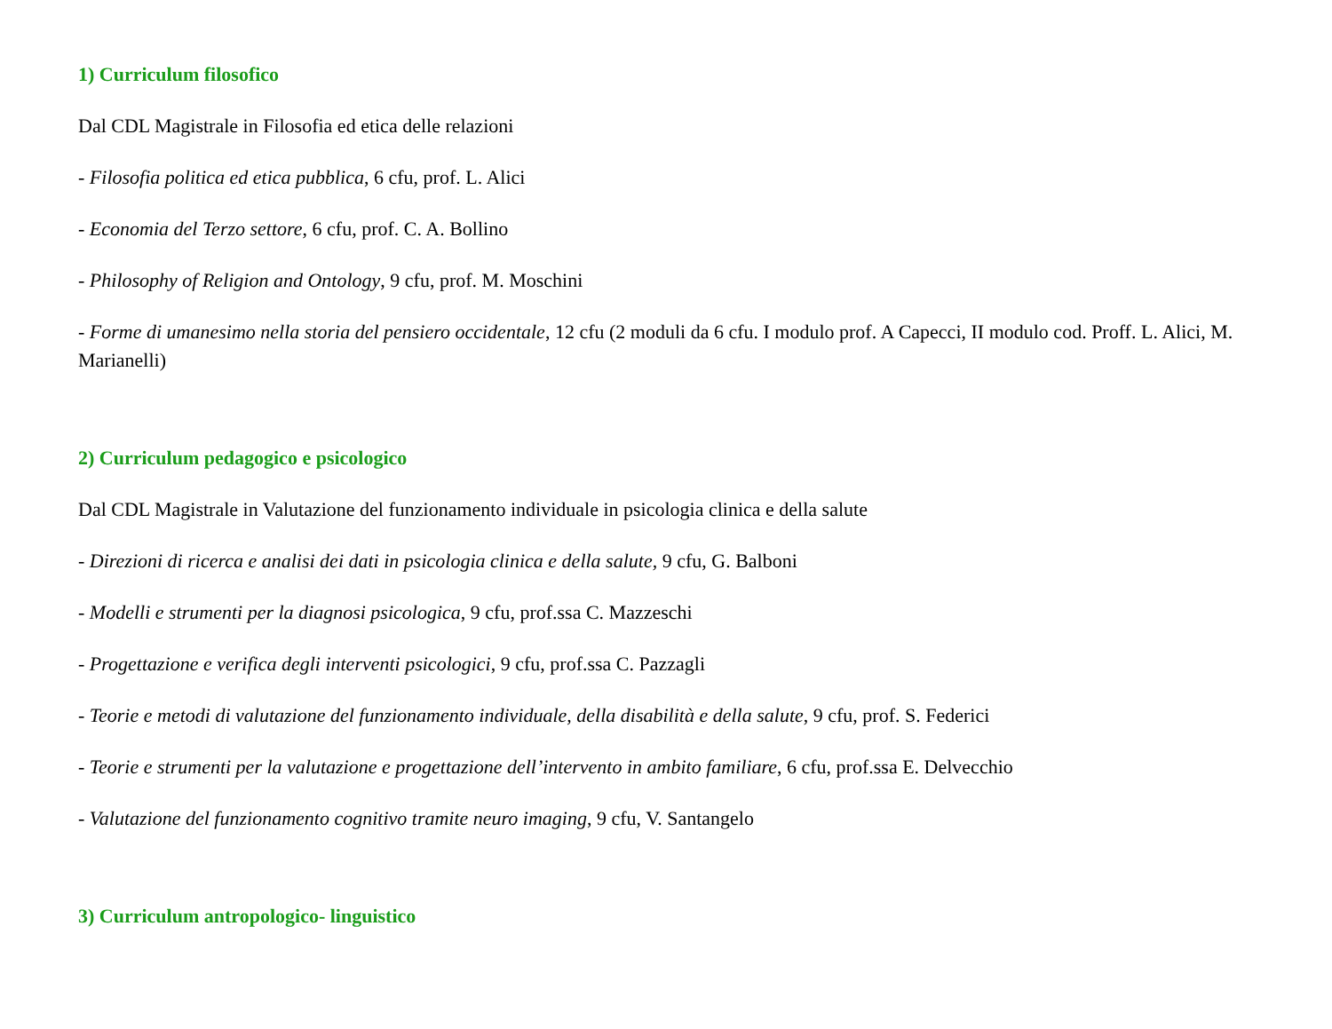1) Curriculum filosofico
Dal CDL Magistrale in Filosofia ed etica delle relazioni
- Filosofia politica ed etica pubblica, 6 cfu, prof. L. Alici
- Economia del Terzo settore, 6 cfu, prof. C. A. Bollino
- Philosophy of Religion and Ontology, 9 cfu, prof. M. Moschini
- Forme di umanesimo nella storia del pensiero occidentale, 12 cfu (2 moduli da 6 cfu. I modulo prof. A Capecci, II modulo cod. Proff. L. Alici, M. Marianelli)
2) Curriculum pedagogico e psicologico
Dal CDL Magistrale in Valutazione del funzionamento individuale in psicologia clinica e della salute
- Direzioni di ricerca e analisi dei dati in psicologia clinica e della salute, 9 cfu, G. Balboni
- Modelli e strumenti per la diagnosi psicologica, 9 cfu, prof.ssa C. Mazzeschi
- Progettazione e verifica degli interventi psicologici, 9 cfu, prof.ssa C. Pazzagli
- Teorie e metodi di valutazione del funzionamento individuale, della disabilità e della salute, 9 cfu, prof. S. Federici
- Teorie e strumenti per la valutazione e progettazione dell’intervento in ambito familiare, 6 cfu, prof.ssa E. Delvecchio
- Valutazione del funzionamento cognitivo tramite neuro imaging, 9 cfu, V. Santangelo
3) Curriculum antropologico- linguistico